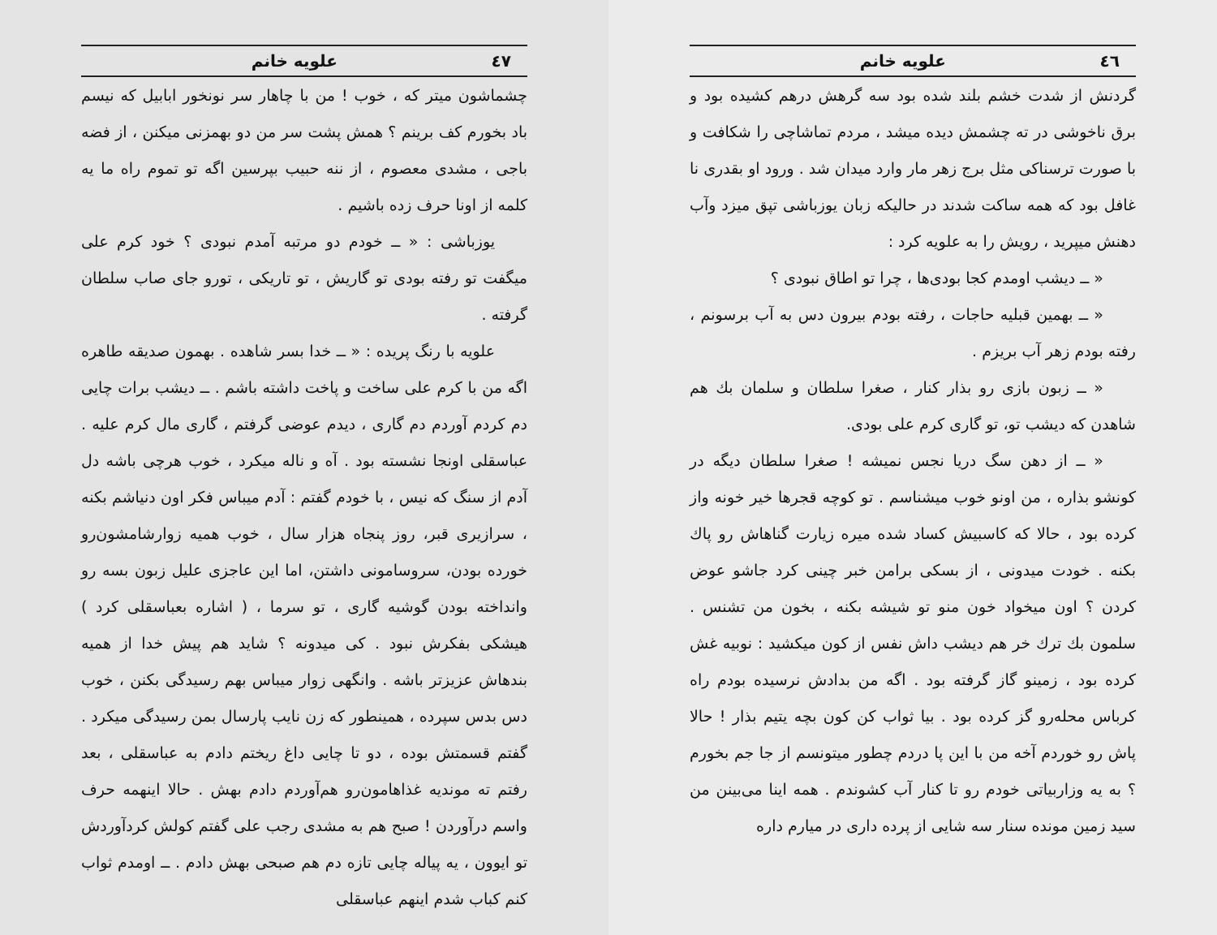٤٦ علویه خانم
گردنش از شدت خشم بلند شده بود سه گرهش درهم کشیده بود و برق ناخوشی در ته چشمش دیده میشد ، مردم تماشاچی را شکافت و با صورت ترسناکی مثل برج زهر مار وارد میدان شد . ورود او بقدری نا غافل بود که همه ساکت شدند در حالیکه زبان یوزباشی تپق میزد وآب دهنش میپرید ، رویش را به علویه کرد :
« ــ دیشب اومدم کجا بودی‌ها ، چرا تو اطاق نبودی ؟
« ــ بهمین قبلیه حاجات ، رفته بودم بیرون دس به آب برسونم ، رفته بودم زهر آب بریزم .
« ــ زبون بازی رو بذار کنار ، صغرا سلطان و سلمان بك هم شاهدن که دیشب تو، تو گاری کرم علی بودی.
« ــ از دهن سگ دریا نجس نمیشه ! صغرا سلطان دیگه در کونشو بذاره ، من اونو خوب میشناسم . تو کوچه قجرها خیر خونه واز کرده بود ، حالا که کاسبیش کساد شده میره زیارت گناهاش رو پاك بکنه . خودت میدونی ، از بسکی برامن خبر چینی کرد جاشو عوض کردن ؟ اون میخواد خون منو تو شیشه بکنه ، بخون من تشنس . سلمون بك ترك خر هم دیشب داش نفس از کون میکشید : نوبیه غش کرده بود ، زمینو گاز گرفته بود . اگه من بدادش نرسیده بودم راه کرباس محله‌رو گز کرده بود . بیا ثواب کن کون بچه یتیم بذار ! حالا پاش رو خوردم آخه من با این پا دردم چطور میتونسم از جا جم بخورم ؟ به یه وزاربیاتی خودم رو تا کنار آب کشوندم . همه اینا می‌بینن من سید زمین مونده سنار سه شایی از پرده داری در میارم داره
٤٧ علویه خانم
چشماشون میتر که ، خوب ! من با چاهار سر نونخور ابابیل که نیسم باد بخورم کف برینم ؟ همش پشت سر من دو بهمزنی میکنن ، از فضه باجی ، مشدی معصوم ، از ننه حبیب بپرسین اگه تو تموم راه ما یه کلمه از اونا حرف زده باشیم .
یوزباشی : « ــ خودم دو مرتبه آمدم نبودی ؟ خود کرم علی میگفت تو رفته بودی تو گاریش ، تو تاریکی ، تورو جای صاب سلطان گرفته .
علویه با رنگ پریده : « ــ خدا بسر شاهده . بهمون صدیقه طاهره اگه من با کرم علی ساخت و پاخت داشته باشم . ــ دیشب برات چایی دم کردم آوردم دم گاری ، دیدم عوضی گرفتم ، گاری مال کرم علیه . عباسقلی اونجا نشسته بود . آه و ناله میکرد ، خوب هرچی باشه دل آدم از سنگ که نیس ، با خودم گفتم : آدم میباس فکر اون دنیاشم بکنه ، سرازیری قبر، روز پنجاه هزار سال ، خوب همیه زوارشامشون‌رو خورده بودن، سروسامونی داشتن، اما این عاجزی علیل زبون بسه رو وانداخته بودن گوشیه گاری ، تو سرما ، ( اشاره بعباسقلی کرد ) هیشکی بفکرش نبود . کی میدونه ؟ شاید هم پیش خدا از همیه بندهاش عزیزتر باشه . وانگهی زوار میباس بهم رسیدگی بکنن ، خوب دس بدس سپرده ، همینطور که زن نایب پارسال بمن رسیدگی میکرد . گفتم قسمتش بوده ، دو تا چایی داغ ریختم دادم به عباسقلی ، بعد رفتم ته موندیه غذاهامون‌رو هم‌آوردم دادم بهش . حالا اینهمه حرف واسم درآوردن ! صبح هم به مشدی رجب علی گفتم کولش کردآوردش تو ایوون ، یه پیاله چایی تازه دم هم صبحی بهش دادم . ــ اومدم ثواب کنم کباب شدم اینهم عباسقلی